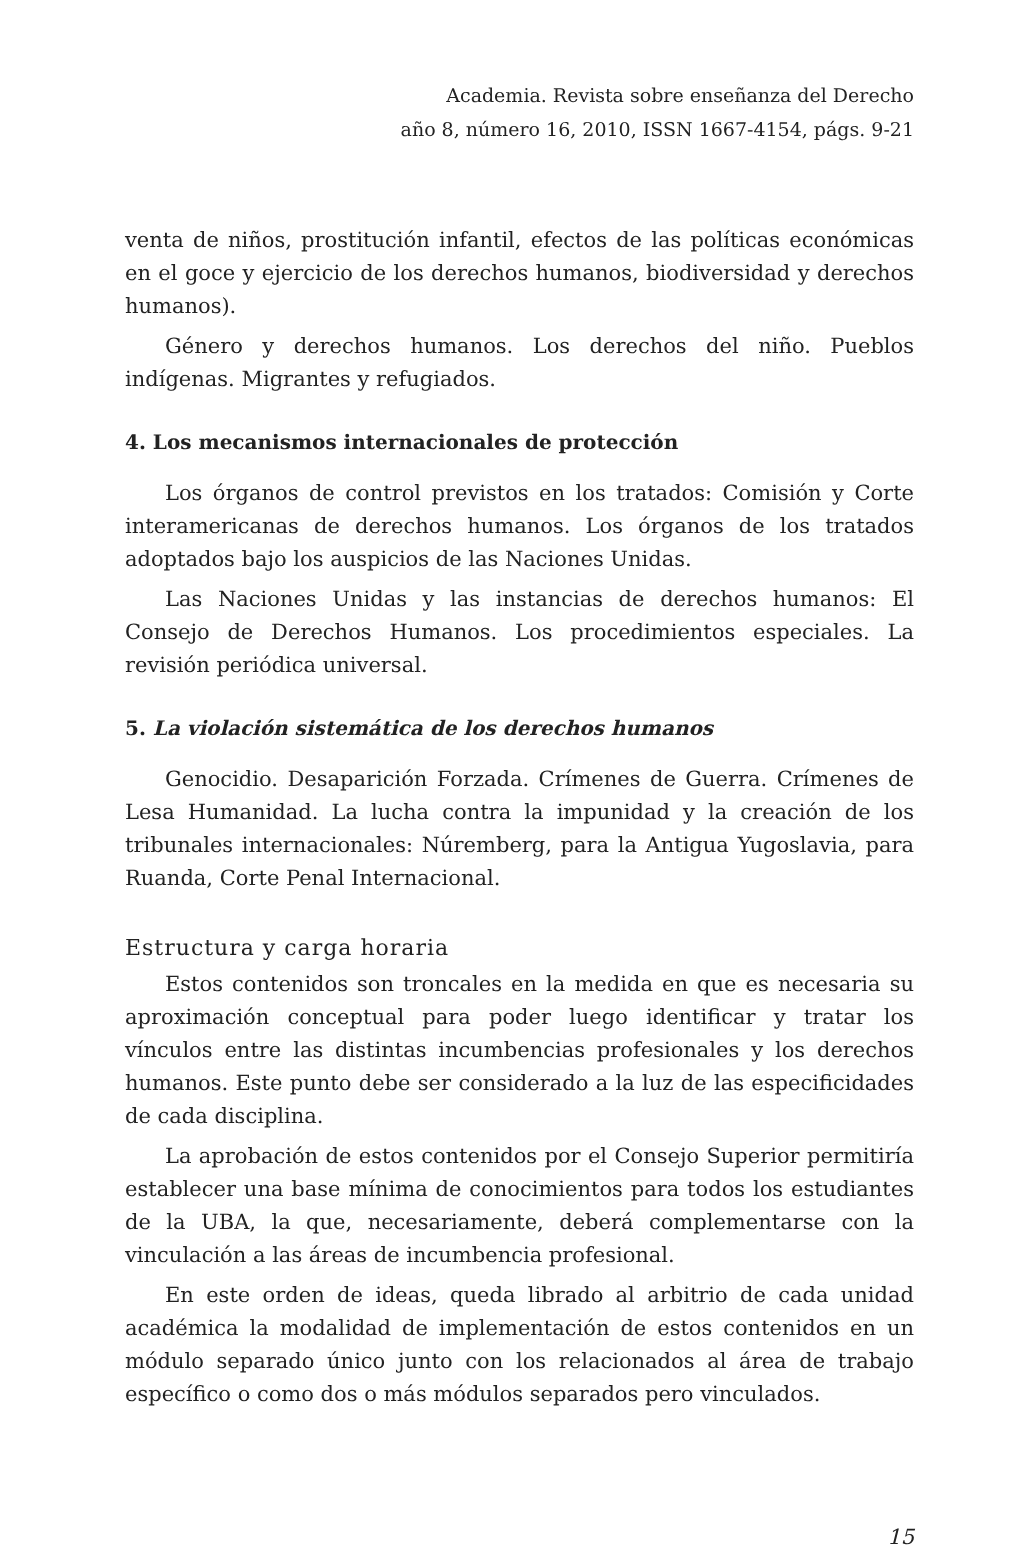Academia. Revista sobre enseñanza del Derecho
año 8, número 16, 2010, ISSN 1667-4154, págs. 9-21
venta de niños, prostitución infantil, efectos de las políticas económicas en el goce y ejercicio de los derechos humanos, biodiversidad y derechos humanos).
Género y derechos humanos. Los derechos del niño. Pueblos indígenas. Migrantes y refugiados.
4. Los mecanismos internacionales de protección
Los órganos de control previstos en los tratados: Comisión y Corte interamericanas de derechos humanos. Los órganos de los tratados adoptados bajo los auspicios de las Naciones Unidas.
Las Naciones Unidas y las instancias de derechos humanos: El Consejo de Derechos Humanos. Los procedimientos especiales. La revisión periódica universal.
5. La violación sistemática de los derechos humanos
Genocidio. Desaparición Forzada. Crímenes de Guerra. Crímenes de Lesa Humanidad. La lucha contra la impunidad y la creación de los tribunales internacionales: Núremberg, para la Antigua Yugoslavia, para Ruanda, Corte Penal Internacional.
Estructura y carga horaria
Estos contenidos son troncales en la medida en que es necesaria su aproximación conceptual para poder luego identificar y tratar los vínculos entre las distintas incumbencias profesionales y los derechos humanos. Este punto debe ser considerado a la luz de las especificidades de cada disciplina.
La aprobación de estos contenidos por el Consejo Superior permitiría establecer una base mínima de conocimientos para todos los estudiantes de la UBA, la que, necesariamente, deberá complementarse con la vinculación a las áreas de incumbencia profesional.
En este orden de ideas, queda librado al arbitrio de cada unidad académica la modalidad de implementación de estos contenidos en un módulo separado único junto con los relacionados al área de trabajo específico o como dos o más módulos separados pero vinculados.
15